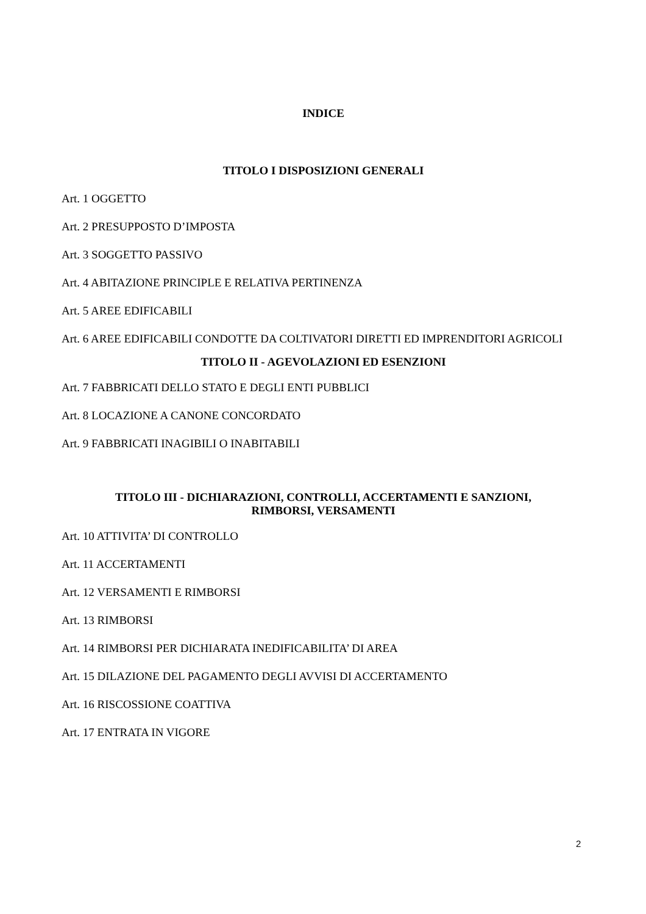INDICE
TITOLO I DISPOSIZIONI GENERALI
Art. 1 OGGETTO
Art. 2 PRESUPPOSTO D’IMPOSTA
Art. 3 SOGGETTO PASSIVO
Art. 4 ABITAZIONE PRINCIPLE E RELATIVA PERTINENZA
Art. 5 AREE EDIFICABILI
Art. 6 AREE EDIFICABILI CONDOTTE DA COLTIVATORI DIRETTI ED IMPRENDITORI AGRICOLI
TITOLO II - AGEVOLAZIONI ED ESENZIONI
Art. 7 FABBRICATI DELLO STATO E DEGLI ENTI PUBBLICI
Art. 8 LOCAZIONE A CANONE CONCORDATO
Art. 9 FABBRICATI INAGIBILI O INABITABILI
TITOLO III - DICHIARAZIONI, CONTROLLI, ACCERTAMENTI E SANZIONI,
RIMBORSI, VERSAMENTI
Art. 10 ATTIVITA’ DI CONTROLLO
Art. 11 ACCERTAMENTI
Art. 12 VERSAMENTI E RIMBORSI
Art. 13 RIMBORSI
Art. 14 RIMBORSI PER DICHIARATA INEDIFICABILITA’ DI AREA
Art. 15 DILAZIONE DEL PAGAMENTO DEGLI AVVISI DI ACCERTAMENTO
Art. 16 RISCOSSIONE COATTIVA
Art. 17 ENTRATA IN VIGORE
2